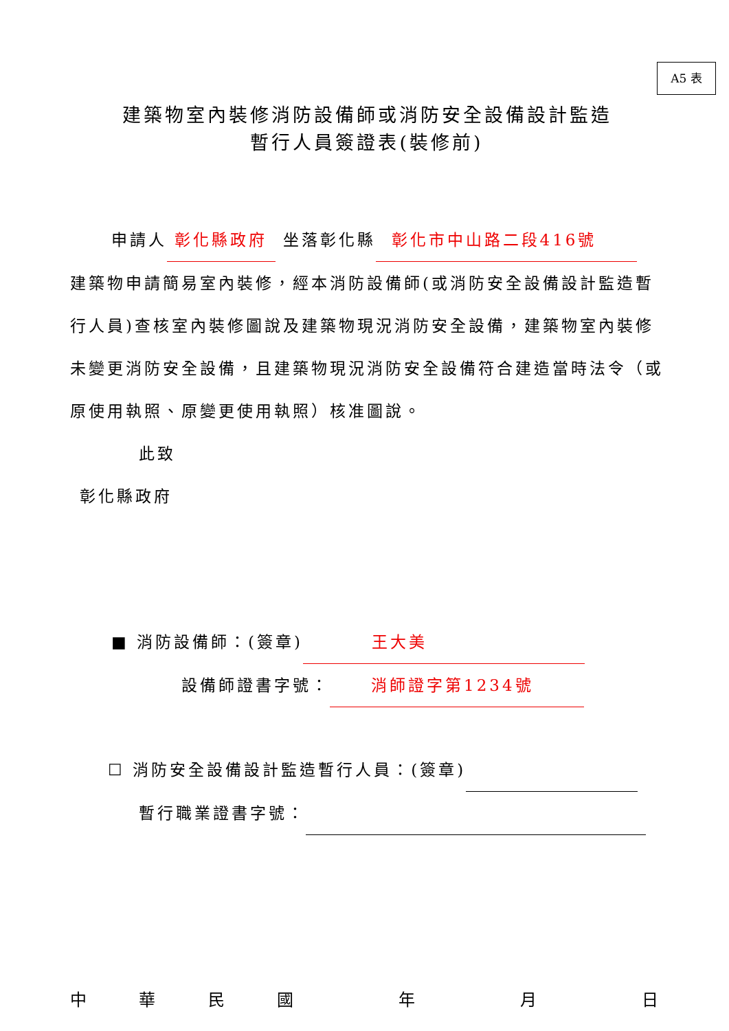A5 表
建築物室內裝修消防設備師或消防安全設備設計監造
暫行人員簽證表(裝修前)
申請人 彰化縣政府 坐落彰化縣 彰化市中山路二段416號
建築物申請簡易室內裝修，經本消防設備師(或消防安全設備設計監造暫行人員)查核室內裝修圖說及建築物現況消防安全設備，建築物室內裝修未變更消防安全設備，且建築物現況消防安全設備符合建造當時法令（或原使用執照、原變更使用執照）核准圖說。
此致
彰化縣政府
■ 消防設備師：(簽章) 王大美
設備師證書字號： 消師證字第1234號
☐ 消防安全設備設計監造暫行人員：(簽章)
暫行職業證書字號：
中華民國 年 月 日